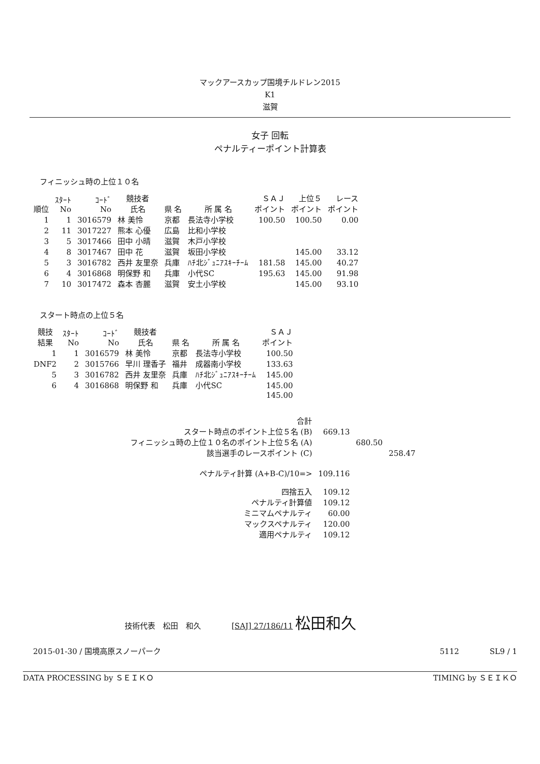マックアースカップ国境チルドレン2015
K1
滋賀
女子 回転
ペナルティーポイント計算表
フィニッシュ時の上位１０名
| 順位 | ｽﾀｰﾄ No | ｺｰﾄﾞ No | 競技者 氏名 | 県 名 | 所 属 名 | ＳＡＪ ポイント | 上位５ ポイント | レース ポイント |
| --- | --- | --- | --- | --- | --- | --- | --- | --- |
| 1 | 1 | 3016579 | 林 美怜 | 京都 | 長法寺小学校 | 100.50 | 100.50 | 0.00 |
| 2 | 11 | 3017227 | 熊本 心優 | 広島 | 比和小学校 | | | |
| 3 | 5 | 3017466 | 田中 小晴 | 滋賀 | 木戸小学校 | | | |
| 4 | 8 | 3017467 | 田中 花 | 滋賀 | 坂田小学校 | | 145.00 | 33.12 |
| 5 | 3 | 3016782 | 西井 友里奈 | 兵庫 | ﾊﾁ北ｼﾞｭﾆｱｽｷｰﾁｰﾑ | 181.58 | 145.00 | 40.27 |
| 6 | 4 | 3016868 | 明保野 和 | 兵庫 | 小代SC | 195.63 | 145.00 | 91.98 |
| 7 | 10 | 3017472 | 森本 杏麗 | 滋賀 | 安土小学校 | | 145.00 | 93.10 |
スタート時点の上位５名
| 競技 結果 | ｽﾀｰﾄ No | ｺｰﾄﾞ No | 競技者 氏名 | 県 名 | 所 属 名 | ＳＡＪ ポイント |
| --- | --- | --- | --- | --- | --- | --- |
| 1 | 1 | 3016579 | 林 美怜 | 京都 | 長法寺小学校 | 100.50 |
| DNF2 | 2 | 3015766 | 早川 理香子 | 福井 | 成器南小学校 | 133.63 |
| 5 | 3 | 3016782 | 西井 友里奈 | 兵庫 | ﾊﾁ北ｼﾞｭﾆｱｽｷｰﾁｰﾑ | 145.00 |
| 6 | 4 | 3016868 | 明保野 和 | 兵庫 | 小代SC | 145.00 |
| | | | | | | 145.00 |
| 合計 | | | |
| スタート時点のポイント上位５名 (B) | 669.13 | | |
| フィニッシュ時の上位１０名のポイント上位５名 (A) | | 680.50 | |
| 該当選手のレースポイント (C) | | | 258.47 |
| ペナルティ計算 (A+B-C)/10=> | 109.116 | | |
| 四捨五入 | 109.12 | | |
| ペナルティ計算値 | 109.12 | | |
| ミニマムペナルティ | 60.00 | | |
| マックスペナルティ | 120.00 | | |
| 適用ペナルティ | 109.12 | | |
技術代表　松田　和久　　　　[SAJ] 27/186/11 松田和久
2015-01-30 / 国境高原スノーパーク 5112　　　　SL9 / 1
DATA PROCESSING by ＳＥＩＫＯ TIMING by ＳＥＩＫＯ